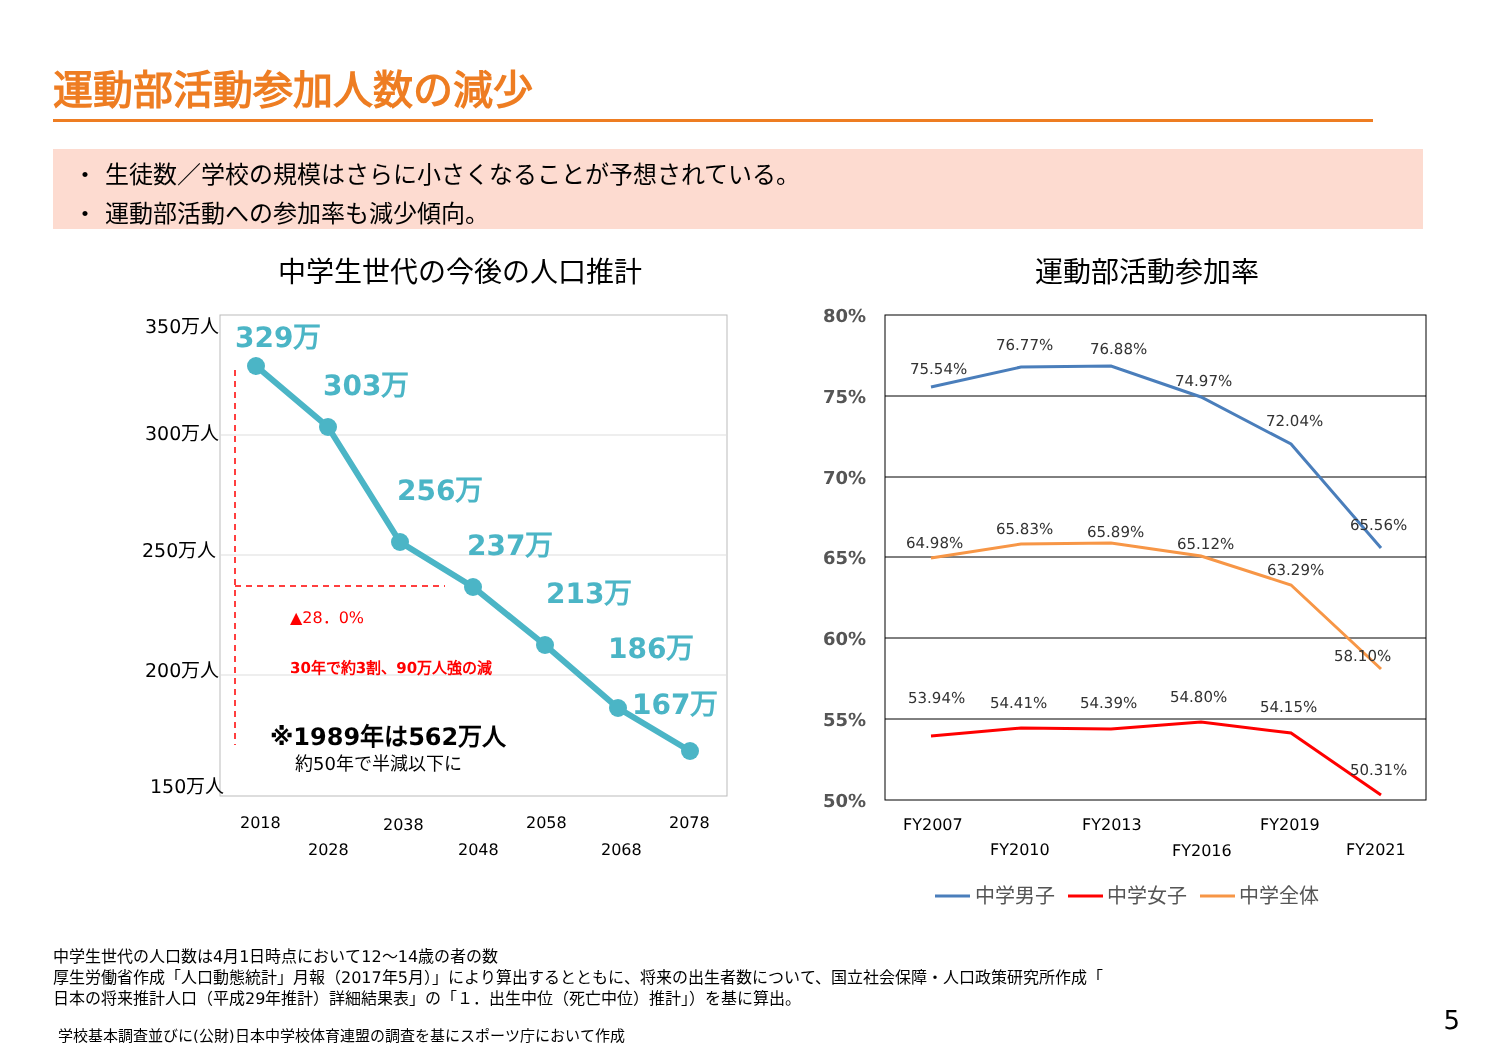運動部活動参加人数の減少
・ 生徒数／学校の規模はさらに小さくなることが予想されている。
・ 運動部活動への参加率も減少傾向。
中学生世代の今後の人口推計 運動部活動参加率
350万人
300万人
250万人
200万人
150万人
329万
303万
256万
237万
213万
186万
167万
▲28．0%
30年で約3割、90万人強の減
※1989年は562万人
約50年で半減以下に
2018
2028
2038
2048
2058
2068
2078
80%
75%
70%
65%
60%
55%
50%
75.54%
76.77%
76.88%
74.97%
72.04%
65.56%
64.98%
65.83%
65.89%
65.12%
63.29%
58.10%
53.94%
54.41%
54.39%
54.80%
54.15%
50.31%
FY2007
FY2010
FY2013
FY2016
FY2019
FY2021
中学男子
中学女子
中学全体
中学生世代の人口数は4月1日時点において12～14歳の者の数
厚生労働省作成「人口動態統計」月報（2017年5月）」により算出するとともに、将来の出生者数について、国立社会保障・人口政策研究所作成「
日本の将来推計人口（平成29年推計）詳細結果表」の「１．出生中位（死亡中位）推計」）を基に算出。
学校基本調査並びに(公財)日本中学校体育連盟の調査を基にスポーツ庁において作成
5